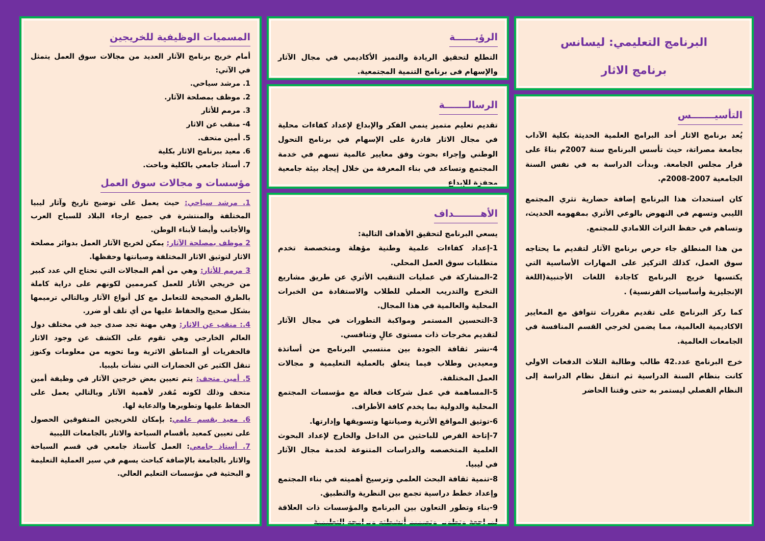البرنامج التعليمي: ليسانس
برنامج الاثار
التأسيـــــــس
يُعد برنامج الاثار أحد البرامج العلمية الحديثة بكلية الآداب بجامعة مصراتة، حيث تأسس البرنامج سنة 2007م بناءً على قرار مجلس الجامعة. وبدأت الدراسة به في نفس السنة الجامعية 2007-2008م.
كان استحداث هذا البرنامج إضافة حضارية تثري المجتمع الليبي وتسهم في النهوض بالوعي الأثري بمفهومه الحديث، وتساهم في حفظ التراث اللامادي للمجتمع.
من هذا المنطلق جاء حرص برنامج الآثار لتقديم ما يحتاجه سوق العمل، كذلك التركيز على المهارات الأساسية التي يكتسبها خريج البرنامج كاجادة اللغات الأجنبية(اللغة الإنجليزية وأساسيات الفرنسية) .
كما ركز البرنامج على تقديم مقررات تتوافق مع المعايير الاكاديمية العالمية، مما يضمن لخرجي القسم المنافسة في الجامعات العالمية.
خرج البرنامج عدد.42 طالب وطالبة الثلاث الدفعات الاولي كانت بنظام السنة الدراسية ثم انتقل نظام الدراسة إلى النظام الفصلي ليستمر به حتى وقتنا الحاضر
الرؤيــــــة
التطلع لتحقيق الريادة والتميز الأكاديمي في مجال الآثار والإسهام فى برنامج التنمية المجتمعية.
الرسالـــــــة
تقديم تعليم متميز ينمي الفكر والإبداع لإعداد كفاءات محلية في مجال الاثار قادرة على الإسهام في برنامج التحول الوطني وإجراء بحوث وفق معايير عالمية تسهم في خدمة المجتمع وتساعد في بناء المعرفة من خلال إيجاد بيئة جامعية محفزة للإبداع
الأهــــــــداف
يسعي البرنامج لتحقيق الأهداف التالية:
1-إعداد كفاءات علمية وطنية مؤهلة ومتخصصة تخدم متطلبات سوق العمل المحلي.
2-المشاركة في عمليات التنقيب الأثري عن طريق مشاريع التخرج والتدريب العملي للطلاب والاستفادة من الخبرات المحلية والعالمية في هذا المجال.
3-التحسين المستمر ومواكبة التطورات في مجال الآثار لتقديم مخرجات ذات مستوى عالٍ وتنافسي.
4-نشر ثقافة الجودة بين منتسبي البرنامج من أساتذة ومعيدين وطلاب فيما يتعلق بالعملية التعليمية و مجالات العمل المختلفة.
5-المساهمة في عمل شركات فعالة مع مؤسسات المجتمع المحلية والدولية بما يخدم كافة الأطراف.
6-توثيق المواقع الأثرية وصيانتها وتسويقها وإدارتها.
7-إتاحة الفرص للباحثين من الداخل والخارج لإعداد البحوث العلمية المتخصصه والدراسات المتنوعة لخدمة مجال الآثار في ليبيا.
8-تنمية ثقافة البحث العلمي وترسيخ أهميته في بناء المجتمع وإعداد خطط دراسية تجمع بين النظرية والتطبيق.
9-بناء وتطور التعاون بين البرنامج والمؤسسات ذات العلاقة لمراجعة وتطوير وتصميم أنشطته وبرامجه التعليمية
المسميات الوظيفية للخريجين
أمام خريج برنامج الآثار العديد من مجالات سوق العمل يتمثل في الآتي:
1. مرشد سياحي.
2. موظف بمصلحة الآثار.
3. مرمم للأثار
4- منقب عن الاثار
5. أمين متحف.
6. معيد ببرنامج الاثار بكلية
7. أستاذ جامعي بالكلية وباحث.
مؤسسات و مجالات سوق العمل
1. مرشد سياحي: حيث يعمل على توضيح تاريخ وآثار ليبيا المختلفة والمنتشرة في جميع ارجاء البلاد للسياح العرب والأجانب وأيضا لأبناء الوطن.
2 موظف بمصلحة الآثار: يمكن لخريج الآثار العمل بدوائر مصلحة الاثار لتوثيق الاثار المختلفة وصيانتها وحفظها.
3 مرمم للأثار: وهي من أهم المجالات التي تحتاج الي عدد كبير من خريجي الأثار للعمل كمرممين لكونهم على دراية كاملة بالطرق الصحيحة للتعامل مع كل أنواع الآثار وبالتالي ترميمها بشكل صحيح والحفاظ عليها من أي تلف أو ضرر.
4.: منقب عن الاثار: وهي مهنة تجد صدى جيد في مختلف دول العالم الخارجي وهي تقوم على الكشف عن وجود الاثار فالحفريات أو المناطق الاثرية وما تحويه من معلومات وكنوز تنقل الكثير عن الحضارات التي نشأت بليبيا.
5. أمين متحف: يتم تعيين بعض خرجين الآثار في وظيفة أمين متحف وذلك لكونه مُقدر لأهمية الآثار وبالتالي يعمل على الحفاظ عليها وتطويرها والدعاية لها.
6. معيد بقسم علمي: بإمكان للخريجين المتفوقين الحصول على تعيين كمعيد بأقسام السياحة والاثار بالجامعات الليبية
7. أستاذ جامعي: العمل كأستاذ جامعي في قسم السياحة والاثار بالجامعة بالإضافة كباحث يسهم في سير العملية التعليمة و البحثية في مؤسسات التعليم العالي.